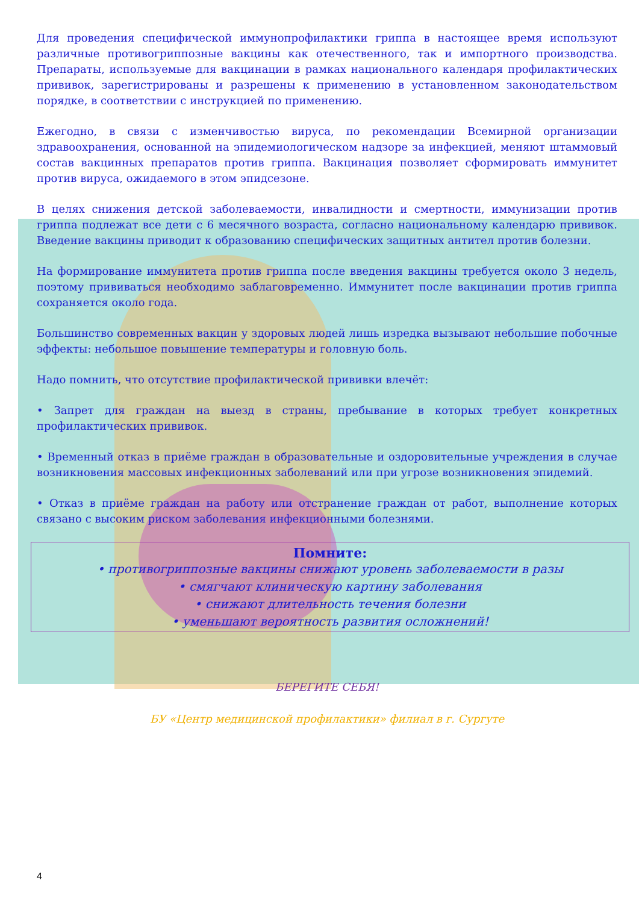Для проведения специфической иммунопрофилактики гриппа в настоящее время используют различные противогриппозные вакцины как отечественного, так и импортного производства. Препараты, используемые для вакцинации в рамках национального календаря профилактических прививок, зарегистрированы и разрешены к применению в установленном законодательством порядке, в соответствии с инструкцией по применению.
Ежегодно, в связи с изменчивостью вируса, по рекомендации Всемирной организации здравоохранения, основанной на эпидемиологическом надзоре за инфекцией, меняют штаммовый состав вакцинных препаратов против гриппа. Вакцинация позволяет сформировать иммунитет против вируса, ожидаемого в этом эпидсезоне.
В целях снижения детской заболеваемости, инвалидности и смертности, иммунизации против гриппа подлежат все дети с 6 месячного возраста, согласно национальному календарю прививок. Введение вакцины приводит к образованию специфических защитных антител против болезни.
На формирование иммунитета против гриппа после введения вакцины требуется около 3 недель, поэтому прививаться необходимо заблаговременно. Иммунитет после вакцинации против гриппа сохраняется около года.
Большинство современных вакцин у здоровых людей лишь изредка вызывают небольшие побочные эффекты: небольшое повышение температуры и головную боль.
Надо помнить, что отсутствие профилактической прививки влечёт:
• Запрет для граждан на выезд в страны, пребывание в которых требует конкретных профилактических прививок.
• Временный отказ в приёме граждан в образовательные и оздоровительные учреждения в случае возникновения массовых инфекционных заболеваний или при угрозе возникновения эпидемий.
• Отказ в приёме граждан на работу или отстранение граждан от работ, выполнение которых связано с высоким риском заболевания инфекционными болезнями.
Помните:
• противогриппозные вакцины снижают уровень заболеваемости в разы
• смягчают клиническую картину заболевания
• снижают длительность течения болезни
• уменьшают вероятность развития осложнений!
БЕРЕГИТЕ СЕБЯ!
БУ «Центр медицинской профилактики» филиал в г. Сургуте
4